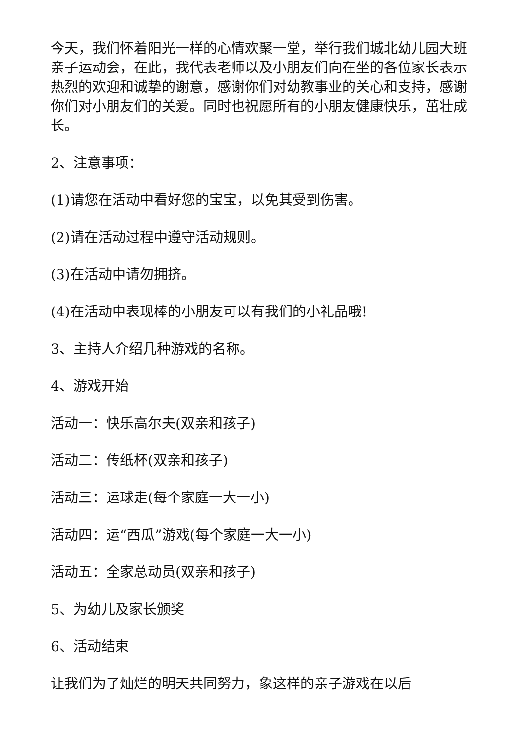今天，我们怀着阳光一样的心情欢聚一堂，举行我们城北幼儿园大班亲子运动会，在此，我代表老师以及小朋友们向在坐的各位家长表示热烈的欢迎和诚挚的谢意，感谢你们对幼教事业的关心和支持，感谢你们对小朋友们的关爱。同时也祝愿所有的小朋友健康快乐，茁壮成长。
2、注意事项：
(1)请您在活动中看好您的宝宝，以免其受到伤害。
(2)请在活动过程中遵守活动规则。
(3)在活动中请勿拥挤。
(4)在活动中表现棒的小朋友可以有我们的小礼品哦!
3、主持人介绍几种游戏的名称。
4、游戏开始
活动一：快乐高尔夫(双亲和孩子)
活动二：传纸杯(双亲和孩子)
活动三：运球走(每个家庭一大一小)
活动四：运“西瓜”游戏(每个家庭一大一小)
活动五：全家总动员(双亲和孩子)
5、为幼儿及家长颁奖
6、活动结束
让我们为了灿烂的明天共同努力，象这样的亲子游戏在以后